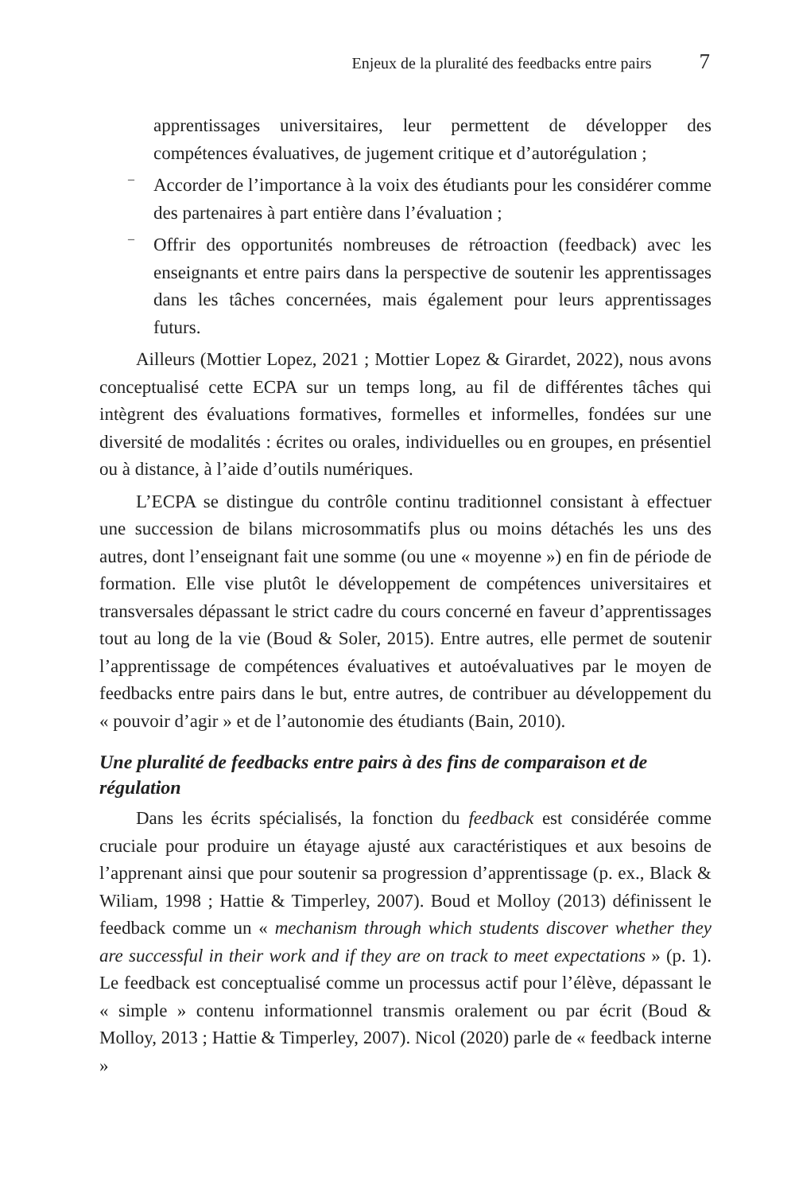Enjeux de la pluralité des feedbacks entre pairs 7
apprentissages universitaires, leur permettent de développer des compétences évaluatives, de jugement critique et d’autorégulation ;
–
Accorder de l’importance à la voix des étudiants pour les considérer comme des partenaires à part entière dans l’évaluation ;
–
Offrir des opportunités nombreuses de rétroaction (feedback) avec les enseignants et entre pairs dans la perspective de soutenir les apprentissages dans les tâches concernées, mais également pour leurs apprentissages futurs.
Ailleurs (Mottier Lopez, 2021 ; Mottier Lopez & Girardet, 2022), nous avons conceptualisé cette ECPA sur un temps long, au fil de différentes tâches qui intègrent des évaluations formatives, formelles et informelles, fondées sur une diversité de modalités : écrites ou orales, individuelles ou en groupes, en présentiel ou à distance, à l’aide d’outils numériques.
L’ECPA se distingue du contrôle continu traditionnel consistant à effectuer une succession de bilans microsommatifs plus ou moins détachés les uns des autres, dont l’enseignant fait une somme (ou une « moyenne ») en fin de période de formation. Elle vise plutôt le développement de compétences universitaires et transversales dépassant le strict cadre du cours concerné en faveur d’apprentissages tout au long de la vie (Boud & Soler, 2015). Entre autres, elle permet de soutenir l’apprentissage de compétences évaluatives et autoévaluatives par le moyen de feedbacks entre pairs dans le but, entre autres, de contribuer au développement du « pouvoir d’agir » et de l’autonomie des étudiants (Bain, 2010).
Une pluralité de feedbacks entre pairs à des fins de comparaison et de régulation
Dans les écrits spécialisés, la fonction du feedback est considérée comme cruciale pour produire un étayage ajusté aux caractéristiques et aux besoins de l’apprenant ainsi que pour soutenir sa progression d’apprentissage (p. ex., Black & Wiliam, 1998 ; Hattie & Timperley, 2007). Boud et Molloy (2013) définissent le feedback comme un « mechanism through which students discover whether they are successful in their work and if they are on track to meet expectations » (p. 1). Le feedback est conceptualisé comme un processus actif pour l’élève, dépassant le « simple » contenu informationnel transmis oralement ou par écrit (Boud & Molloy, 2013 ; Hattie & Timperley, 2007). Nicol (2020) parle de « feedback interne »